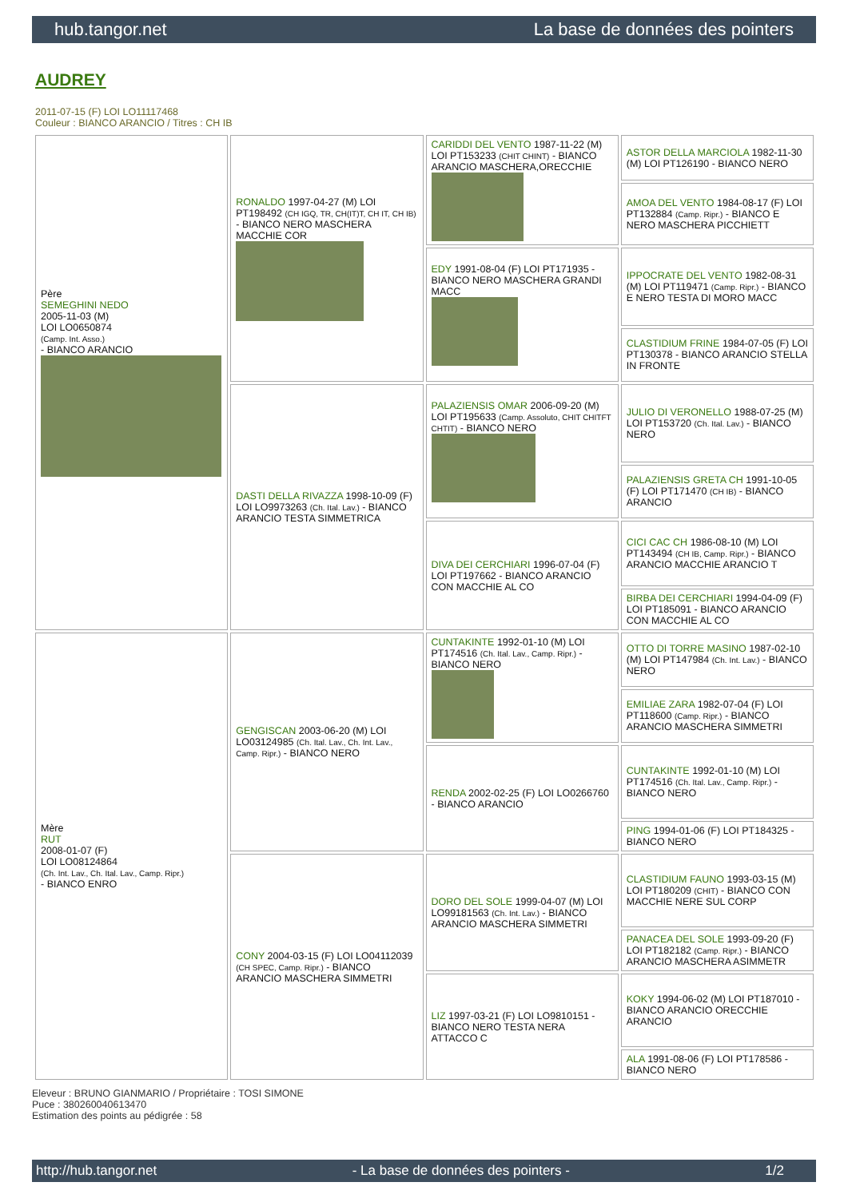hub.tangor.net La base de données des pointers
AUDREY
2011-07-15 (F) LOI LO11117468
Couleur : BIANCO ARANCIO / Titres : CH IB
| Père SEMEGHINI NEDO 2005-11-03 (M) LOI LO0650874 (Camp. Int. Asso.) - BIANCO ARANCIO | RONALDO 1997-04-27 (M) LOI PT198492 (CH IGQ, TR, CH(IT)T, CH IT, CH IB) - BIANCO NERO MASCHERA MACCHIE COR | CARIDDI DEL VENTO 1987-11-22 (M) LOI PT153233 (CHIT CHINT) - BIANCO ARANCIO MASCHERA,ORECCHIE | ASTOR DELLA MARCIOLA 1982-11-30 (M) LOI PT126190 - BIANCO NERO |
| | | | AMOA DEL VENTO 1984-08-17 (F) LOI PT132884 (Camp. Ripr.) - BIANCO E NERO MASCHERA PICCHIETT |
| | | EDY 1991-08-04 (F) LOI PT171935 - BIANCO NERO MASCHERA GRANDI MACC | IPPOCRATE DEL VENTO 1982-08-31 (M) LOI PT119471 (Camp. Ripr.) - BIANCO E NERO TESTA DI MORO MACC |
| | | | CLASTIDIUM FRINE 1984-07-05 (F) LOI PT130378 - BIANCO ARANCIO STELLA IN FRONTE |
| | DASTI DELLA RIVAZZA 1998-10-09 (F) LOI LO9973263 (Ch. Ital. Lav.) - BIANCO ARANCIO TESTA SIMMETRICA | PALAZIENSIS OMAR 2006-09-20 (M) LOI PT195633 (Camp. Assoluto, CHIT CHITFT CHTIT) - BIANCO NERO | JULIO DI VERONELLO 1988-07-25 (M) LOI PT153720 (Ch. Ital. Lav.) - BIANCO NERO |
| | | | PALAZIENSIS GRETA CH 1991-10-05 (F) LOI PT171470 (CH IB) - BIANCO ARANCIO |
| | | DIVA DEI CERCHIARI 1996-07-04 (F) LOI PT197662 - BIANCO ARANCIO CON MACCHIE AL CO | CICI CAC CH 1986-08-10 (M) LOI PT143494 (CH IB, Camp. Ripr.) - BIANCO ARANCIO MACCHIE ARANCIO T |
| | | | BIRBA DEI CERCHIARI 1994-04-09 (F) LOI PT185091 - BIANCO ARANCIO CON MACCHIE AL CO |
| Mère RUT 2008-01-07 (F) LOI LO08124864 (Ch. Int. Lav., Ch. Ital. Lav., Camp. Ripr.) - BIANCO ENRO | GENGISCAN 2003-06-20 (M) LOI LO03124985 (Ch. Ital. Lav., Ch. Int. Lav., Camp. Ripr.) - BIANCO NERO | CUNTAKINTE 1992-01-10 (M) LOI PT174516 (Ch. Ital. Lav., Camp. Ripr.) - BIANCO NERO | OTTO DI TORRE MASINO 1987-02-10 (M) LOI PT147984 (Ch. Int. Lav.) - BIANCO NERO |
| | | | EMILIAE ZARA 1982-07-04 (F) LOI PT118600 (Camp. Ripr.) - BIANCO ARANCIO MASCHERA SIMMETRI |
| | | RENDA 2002-02-25 (F) LOI LO0266760 - BIANCO ARANCIO | CUNTAKINTE 1992-01-10 (M) LOI PT174516 (Ch. Ital. Lav., Camp. Ripr.) - BIANCO NERO |
| | | | PING 1994-01-06 (F) LOI PT184325 - BIANCO NERO |
| | CONY 2004-03-15 (F) LOI LO04112039 (CH SPEC, Camp. Ripr.) - BIANCO ARANCIO MASCHERA SIMMETRI | DORO DEL SOLE 1999-04-07 (M) LOI LO99181563 (Ch. Int. Lav.) - BIANCO ARANCIO MASCHERA SIMMETRI | CLASTIDIUM FAUNO 1993-03-15 (M) LOI PT180209 (CHIT) - BIANCO CON MACCHIE NERE SUL CORP |
| | | | PANACEA DEL SOLE 1993-09-20 (F) LOI PT182182 (Camp. Ripr.) - BIANCO ARANCIO MASCHERA ASIMMETR |
| | | LIZ 1997-03-21 (F) LOI LO9810151 - BIANCO NERO TESTA NERA ATTACCO C | KOKY 1994-06-02 (M) LOI PT187010 - BIANCO ARANCIO ORECCHIE ARANCIO |
| | | | ALA 1991-08-06 (F) LOI PT178586 - BIANCO NERO |
Eleveur : BRUNO GIANMARIO / Propriétaire : TOSI SIMONE
Puce : 380260040613470
Estimation des points au pédigrée : 58
http://hub.tangor.net - La base de données des pointers - 1/2